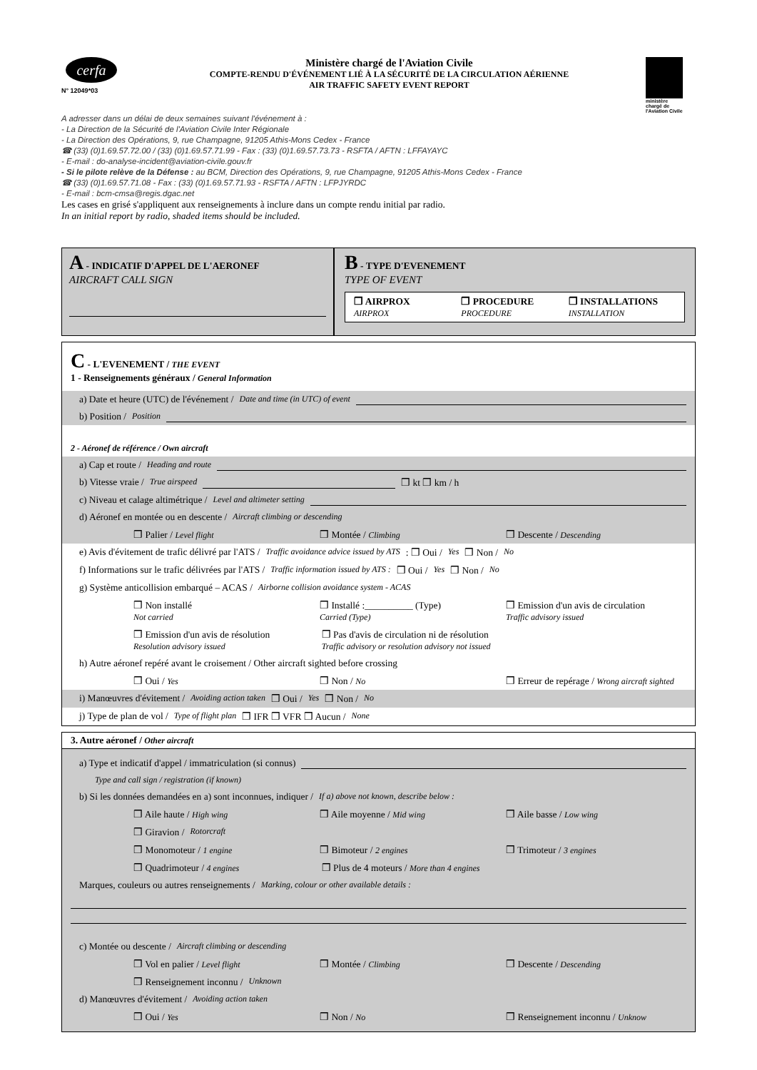cerfa
N° 12049*03
Ministère chargé de l'Aviation Civile
COMPTE-RENDU D'ÉVÉNEMENT LIÉ À LA SÉCURITÉ DE LA CIRCULATION AÉRIENNE
AIR TRAFFIC SAFETY EVENT REPORT
ministère
chargé de
l'Aviation Civile
A adresser dans un délai de deux semaines suivant l'événement à :
- La Direction de la Sécurité de l'Aviation Civile Inter Régionale
- La Direction des Opérations, 9, rue Champagne, 91205 Athis-Mons Cedex - France
☎ (33) (0)1.69.57.72.00 / (33) (0)1.69.57.71.99 - Fax : (33) (0)1.69.57.73.73 - RSFTA / AFTN : LFFAYAYC
- E-mail : do-analyse-incident@aviation-civile.gouv.fr
- Si le pilote relève de la Défense : au BCM, Direction des Opérations, 9, rue Champagne, 91205 Athis-Mons Cedex - France
☎ (33) (0)1.69.57.71.08 - Fax : (33) (0)1.69.57.71.93 - RSFTA / AFTN : LFPJYRDC
- E-mail : bcm-cmsa@regis.dgac.net
Les cases en grisé s'appliquent aux renseignements à inclure dans un compte rendu initial par radio.
In an initial report by radio, shaded items should be included.
A - INDICATIF D'APPEL DE L'AERONEF
AIRCRAFT CALL SIGN
B - TYPE D'EVENEMENT
TYPE OF EVENT
❒ AIRPROX
AIRPROX
❒ PROCEDURE
PROCEDURE
❒ INSTALLATIONS
INSTALLATION
C - L'EVENEMENT / THE EVENT
1 - Renseignements généraux / General Information
a) Date et heure (UTC) de l'événement / Date and time (in UTC) of event
b) Position / Position
2 - Aéronef de référence / Own aircraft
a) Cap et route / Heading and route
b) Vitesse vraie / True airspeed ❒ kt ❒ km / h
c) Niveau et calage altimétrique / Level and altimeter setting
d) Aéronef en montée ou en descente / Aircraft climbing or descending
❒ Palier / Level flight ❒ Montée / Climbing ❒ Descente / Descending
e) Avis d'évitement de trafic délivré par l'ATS / Traffic avoidance advice issued by ATS : ❒ Oui / Yes ❒ Non / No
f) Informations sur le trafic délivrées par l'ATS / Traffic information issued by ATS : ❒ Oui / Yes ❒ Non / No
g) Système anticollision embarqué – ACAS / Airborne collision avoidance system - ACAS
❒ Non installé
Not carried
❒ Installé :__________ (Type)
Carried (Type)
❒ Emission d'un avis de circulation
Traffic advisory issued
❒ Emission d'un avis de résolution
Resolution advisory issued
❒ Pas d'avis de circulation ni de résolution
Traffic advisory or resolution advisory not issued
h) Autre aéronef repéré avant le croisement / Other aircraft sighted before crossing
❒ Oui / Yes ❒ Non / No ❒ Erreur de repérage / Wrong aircraft sighted
i) Manœuvres d'évitement / Avoiding action taken ❒ Oui / Yes ❒ Non / No
j) Type de plan de vol / Type of flight plan ❒ IFR ❒ VFR ❒ Aucun / None
3. Autre aéronef / Other aircraft
a) Type et indicatif d'appel / immatriculation (si connus)
Type and call sign / registration (if known)
b) Si les données demandées en a) sont inconnues, indiquer / If a) above not known, describe below :
❒ Aile haute / High wing ❒ Aile moyenne / Mid wing ❒ Aile basse / Low wing
❒ Giravion / Rotorcraft
❒ Monomoteur / 1 engine ❒ Bimoteur / 2 engines ❒ Trimoteur / 3 engines
❒ Quadrimoteur / 4 engines ❒ Plus de 4 moteurs / More than 4 engines
Marques, couleurs ou autres renseignements / Marking, colour or other available details :
c) Montée ou descente / Aircraft climbing or descending
❒ Vol en palier / Level flight ❒ Montée / Climbing ❒ Descente / Descending
❒ Renseignement inconnu / Unknown
d) Manœuvres d'évitement / Avoiding action taken
❒ Oui / Yes ❒ Non / No ❒ Renseignement inconnu / Unknow